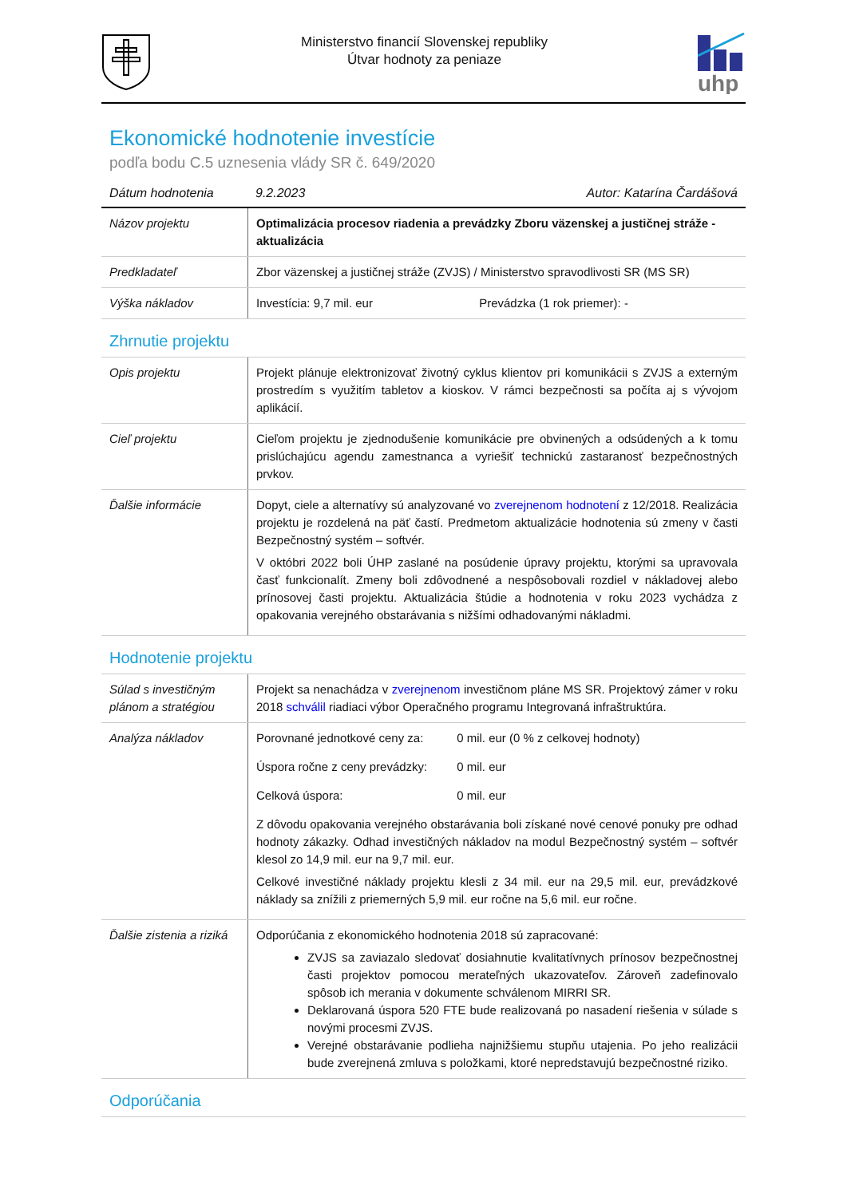Ministerstvo financií Slovenskej republiky
Útvar hodnoty za peniaze
uhp
Ekonomické hodnotenie investície
podľa bodu C.5 uznesenia vlády SR č. 649/2020
Dátum hodnotenia 9.2.2023 Autor: Katarína Čardášová
| Názov projektu | Optimalizácia procesov riadenia a prevádzky Zboru väzenskej a justičnej stráže - aktualizácia |
| Predkladateľ | Zbor väzenskej a justičnej stráže (ZVJS) / Ministerstvo spravodlivosti SR (MS SR) |
| Výška nákladov | Investícia: 9,7 mil. eur Prevádzka (1 rok priemer): - |
Zhrnutie projektu
| Opis projektu | Projekt plánuje elektronizovať životný cyklus klientov pri komunikácii s ZVJS a externým prostredím s využitím tabletov a kioskov. V rámci bezpečnosti sa počíta aj s vývojom aplikácií. |
| Cieľ projektu | Cieľom projektu je zjednodušenie komunikácie pre obvinených a odsúdených a k tomu prislúchajúcu agendu zamestnanca a vyriešiť technickú zastaranosť bezpečnostných prvkov. |
| Ďalšie informácie | Dopyt, ciele a alternatívy sú analyzované vo zverejnenom hodnotení z 12/2018. Realizácia projektu je rozdelená na päť častí. Predmetom aktualizácie hodnotenia sú zmeny v časti Bezpečnostný systém – softvér. V októbri 2022 boli ÚHP zaslané na posúdenie úpravy projektu, ktorými sa upravovala časť funkcionalít. Zmeny boli zdôvodnené a nespôsobovali rozdiel v nákladovej alebo prínosovej časti projektu. Aktualizácia štúdie a hodnotenia v roku 2023 vychádza z opakovania verejného obstarávania s nižšími odhadovanými nákladmi. |
Hodnotenie projektu
| Súlad s investičným plánom a stratégiou | Projekt sa nenachádza v zverejnenom investičnom pláne MS SR. Projektový zámer v roku 2018 schválil riadiaci výbor Operačného programu Integrovaná infraštruktúra. |
| Analýza nákladov | Porovnané jednotkové ceny za: 0 mil. eur (0 % z celkovej hodnoty) Úspora ročne z ceny prevádzky: 0 mil. eur Celková úspora: 0 mil. eur Z dôvodu opakovania verejného obstarávania boli získané nové cenové ponuky pre odhad hodnoty zákazky. Odhad investičných nákladov na modul Bezpečnostný systém – softvér klesol zo 14,9 mil. eur na 9,7 mil. eur. Celkové investičné náklady projektu klesli z 34 mil. eur na 29,5 mil. eur, prevádzkové náklady sa znížili z priemerných 5,9 mil. eur ročne na 5,6 mil. eur ročne. |
| Ďalšie zistenia a riziká | Odporúčania z ekonomického hodnotenia 2018 sú zapracované: ZVJS sa zaviazalo sledovať dosiahnutie kvalitatívnych prínosov bezpečnostnej časti projektov pomocou merateľných ukazovateľov. Zároveň zadefinovalo spôsob ich merania v dokumente schválenom MIRRI SR. Deklarovaná úspora 520 FTE bude realizovaná po nasadení riešenia v súlade s novými procesmi ZVJS. Verejné obstarávanie podlieha najnižšiemu stupňu utajenia. Po jeho realizácii bude zverejnená zmluva s položkami, ktoré nepredstavujú bezpečnostné riziko. |
Odporúčania